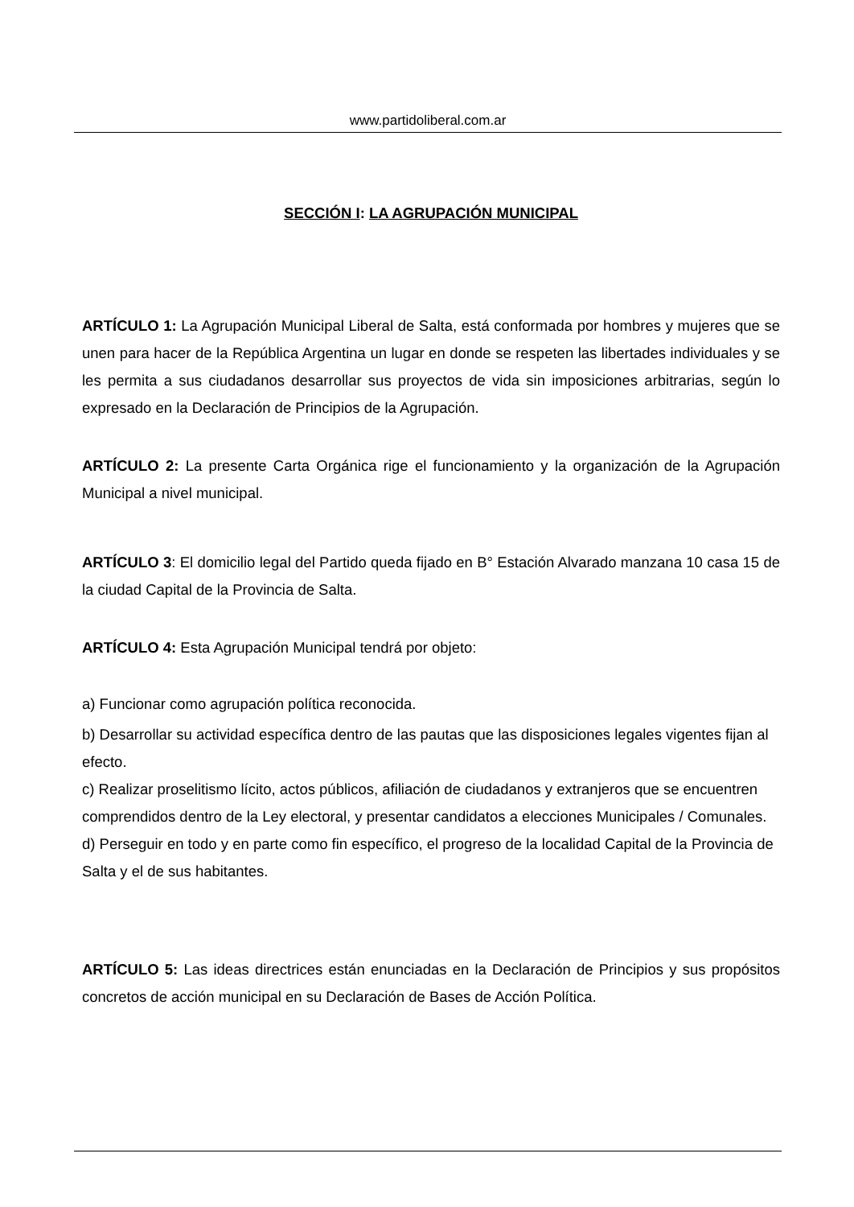www.partidoliberal.com.ar
SECCIÓN I: LA AGRUPACIÓN MUNICIPAL
ARTÍCULO 1: La Agrupación Municipal Liberal de Salta, está conformada por hombres y mujeres que se unen para hacer de la República Argentina un lugar en donde se respeten las libertades individuales y se les permita a sus ciudadanos desarrollar sus proyectos de vida sin imposiciones arbitrarias, según lo expresado en la Declaración de Principios de la Agrupación.
ARTÍCULO 2: La presente Carta Orgánica rige el funcionamiento y la organización de la Agrupación Municipal a nivel municipal.
ARTÍCULO 3: El domicilio legal del Partido queda fijado en B° Estación Alvarado manzana 10 casa 15 de la ciudad Capital de la Provincia de Salta.
ARTÍCULO 4: Esta Agrupación Municipal tendrá por objeto:
a) Funcionar como agrupación política reconocida.
b) Desarrollar su actividad específica dentro de las pautas que las disposiciones legales vigentes fijan al efecto.
c) Realizar proselitismo lícito, actos públicos, afiliación de ciudadanos y extranjeros que se encuentren comprendidos dentro de la Ley electoral, y presentar candidatos a elecciones Municipales / Comunales.
d) Perseguir en todo y en parte como fin específico, el progreso de la localidad Capital de la Provincia de Salta y el de sus habitantes.
ARTÍCULO 5: Las ideas directrices están enunciadas en la Declaración de Principios y sus propósitos concretos de acción municipal en su Declaración de Bases de Acción Política.